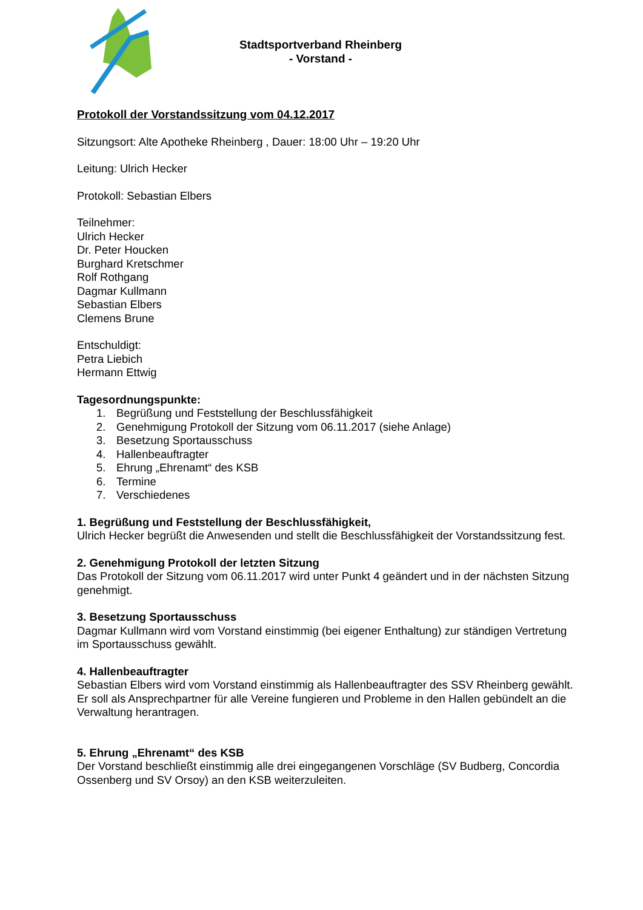Stadtsportverband Rheinberg
- Vorstand -
Protokoll der Vorstandssitzung vom 04.12.2017
Sitzungsort: Alte Apotheke Rheinberg , Dauer: 18:00 Uhr – 19:20 Uhr
Leitung: Ulrich Hecker
Protokoll: Sebastian Elbers
Teilnehmer:
Ulrich Hecker
Dr. Peter Houcken
Burghard Kretschmer
Rolf Rothgang
Dagmar Kullmann
Sebastian Elbers
Clemens Brune
Entschuldigt:
Petra Liebich
Hermann Ettwig
Tagesordnungspunkte:
1. Begrüßung und Feststellung der Beschlussfähigkeit
2. Genehmigung Protokoll der Sitzung vom 06.11.2017 (siehe Anlage)
3. Besetzung Sportausschuss
4. Hallenbeauftragter
5. Ehrung „Ehrenamt“ des KSB
6. Termine
7. Verschiedenes
1. Begrüßung und Feststellung der Beschlussfähigkeit,
Ulrich Hecker begrüßt die Anwesenden und stellt die Beschlussfähigkeit der Vorstandssitzung fest.
2. Genehmigung Protokoll der letzten Sitzung
Das Protokoll der Sitzung vom 06.11.2017 wird unter Punkt 4 geändert und in der nächsten Sitzung genehmigt.
3. Besetzung Sportausschuss
Dagmar Kullmann wird vom Vorstand einstimmig (bei eigener Enthaltung) zur ständigen Vertretung im Sportausschuss gewählt.
4. Hallenbeauftragter
Sebastian Elbers wird vom Vorstand einstimmig als Hallenbeauftragter des SSV Rheinberg gewählt. Er soll als Ansprechpartner für alle Vereine fungieren und Probleme in den Hallen gebündelt an die Verwaltung herantragen.
5. Ehrung „Ehrenamt“ des KSB
Der Vorstand beschließt einstimmig alle drei eingegangenen Vorschläge (SV Budberg, Concordia Ossenberg und SV Orsoy) an den KSB weiterzuleiten.